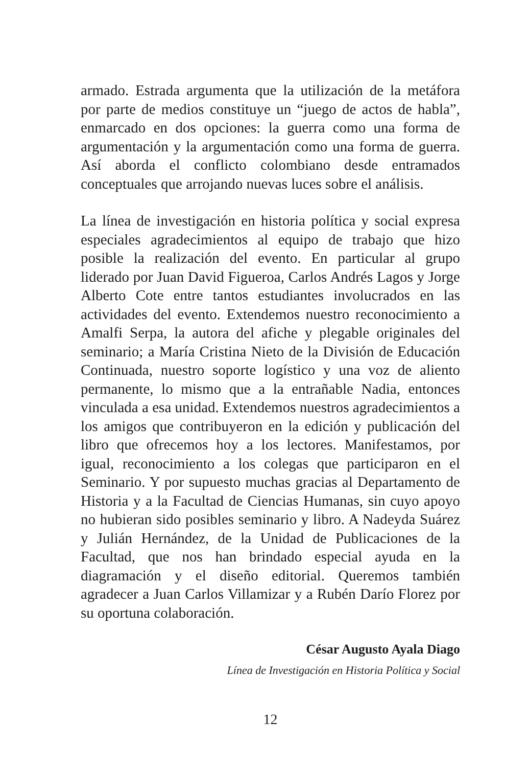armado. Estrada argumenta que la utilización de la metáfora por parte de medios constituye un “juego de actos de habla”, enmarcado en dos opciones: la guerra como una forma de argumentación y la argumentación como una forma de guerra. Así aborda el conflicto colombiano desde entramados conceptuales que arrojando nuevas luces sobre el análisis.
La línea de investigación en historia política y social expresa especiales agradecimientos al equipo de trabajo que hizo posible la realización del evento. En particular al grupo liderado por Juan David Figueroa, Carlos Andrés Lagos y Jorge Alberto Cote entre tantos estudiantes involucrados en las actividades del evento. Extendemos nuestro reconocimiento a Amalfi Serpa, la autora del afiche y plegable originales del seminario; a María Cristina Nieto de la División de Educación Continuada, nuestro soporte logístico y una voz de aliento permanente, lo mismo que a la entrañable Nadia, entonces vinculada a esa unidad. Extendemos nuestros agradecimientos a los amigos que contribuyeron en la edición y publicación del libro que ofrecemos hoy a los lectores. Manifestamos, por igual, reconocimiento a los colegas que participaron en el Seminario. Y por supuesto muchas gracias al Departamento de Historia y a la Facultad de Ciencias Humanas, sin cuyo apoyo no hubieran sido posibles seminario y libro. A Nadeyda Suárez y Julián Hernández, de la Unidad de Publicaciones de la Facultad, que nos han brindado especial ayuda en la diagramación y el diseño editorial. Queremos también agradecer a Juan Carlos Villamizar y a Rubén Darío Florez por su oportuna colaboración.
César Augusto Ayala Diago
Línea de Investigación en Historia Política y Social
12